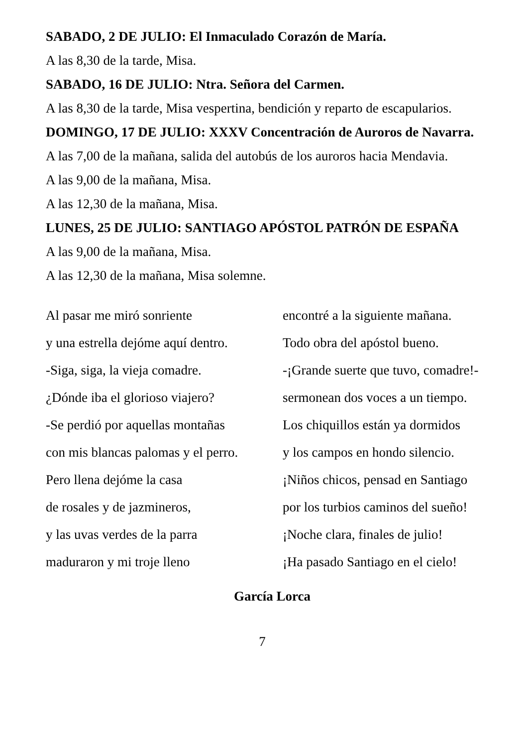SABADO, 2 DE JULIO: El Inmaculado Corazón de María.
A las 8,30 de la tarde, Misa.
SABADO, 16 DE JULIO: Ntra. Señora del Carmen.
A las 8,30 de la tarde, Misa vespertina, bendición y reparto de escapularios.
DOMINGO, 17 DE JULIO: XXXV Concentración de Auroros de Navarra.
A las 7,00 de la mañana, salida del autobús de los auroros hacia Mendavia.
A las 9,00 de la mañana, Misa.
A las 12,30 de la mañana, Misa.
LUNES, 25 DE JULIO: SANTIAGO APÓSTOL PATRÓN DE ESPAÑA
A las 9,00 de la mañana, Misa.
A las 12,30 de la mañana, Misa solemne.
Al pasar me miró sonriente
y una estrella dejóme aquí dentro.
-Siga, siga, la vieja comadre.
¿Dónde iba el glorioso viajero?
-Se perdió por aquellas montañas
con mis blancas palomas y el perro.
Pero llena dejóme la casa
de rosales y de jazmineros,
y las uvas verdes de la parra
maduraron y mi troje lleno
encontré a la siguiente mañana.
Todo obra del apóstol bueno.
-¡Grande suerte que tuvo, comadre!-
sermonean dos voces a un tiempo.
Los chiquillos están ya dormidos
y los campos en hondo silencio.
¡Niños chicos, pensad en Santiago
por los turbios caminos del sueño!
¡Noche clara, finales de julio!
¡Ha pasado Santiago en el cielo!
García Lorca
7